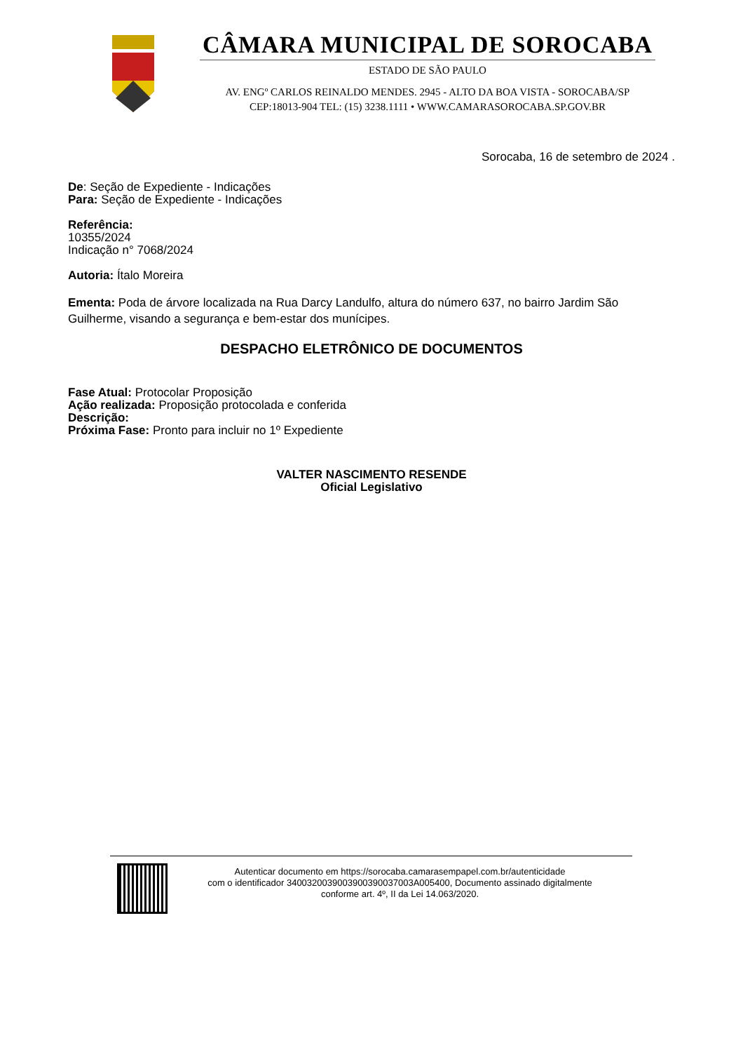CÂMARA MUNICIPAL DE SOROCABA
ESTADO DE SÃO PAULO
AV. ENGº CARLOS REINALDO MENDES. 2945 - ALTO DA BOA VISTA - SOROCABA/SP
CEP:18013-904 TEL: (15) 3238.1111 • WWW.CAMARASOROCABA.SP.GOV.BR
Sorocaba, 16 de setembro de 2024 .
De: Seção de Expediente - Indicações
Para: Seção de Expediente - Indicações
Referência:
10355/2024
Indicação n° 7068/2024
Autoria: Ítalo Moreira
Ementa: Poda de árvore localizada na Rua Darcy Landulfo, altura do número 637, no bairro Jardim São Guilherme, visando a segurança e bem-estar dos munícipes.
DESPACHO ELETRÔNICO DE DOCUMENTOS
Fase Atual: Protocolar Proposição
Ação realizada: Proposição protocolada e conferida
Descrição:
Próxima Fase: Pronto para incluir no 1º Expediente
VALTER NASCIMENTO RESENDE
Oficial Legislativo
Autenticar documento em https://sorocaba.camarasempapel.com.br/autenticidade
com o identificador 3400320039003900390037003A005400, Documento assinado digitalmente
conforme art. 4º, II da Lei 14.063/2020.